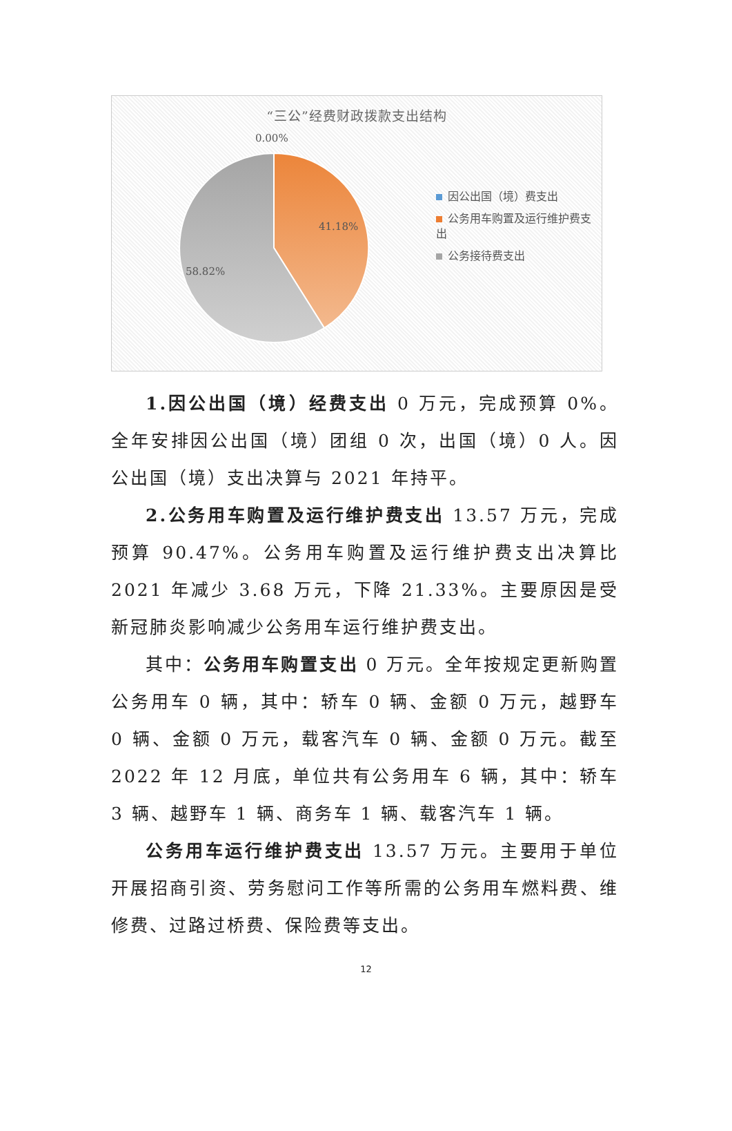“三公”经费财政拨款支出结构
0.00%
41.18%
58.82%
因公出国（境）费支出
公务用车购置及运行维护费支出
公务接待费支出
1.因公出国（境）经费支出 0 万元，完成预算 0%。全年安排因公出国（境）团组 0 次，出国（境）0 人。因公出国（境）支出决算与 2021 年持平。
2.公务用车购置及运行维护费支出 13.57 万元，完成预算 90.47%。公务用车购置及运行维护费支出决算比 2021 年减少 3.68 万元，下降 21.33%。主要原因是受新冠肺炎影响减少公务用车运行维护费支出。
其中：公务用车购置支出 0 万元。全年按规定更新购置公务用车 0 辆，其中：轿车 0 辆、金额 0 万元，越野车 0 辆、金额 0 万元，载客汽车 0 辆、金额 0 万元。截至 2022 年 12 月底，单位共有公务用车 6 辆，其中：轿车 3 辆、越野车 1 辆、商务车 1 辆、载客汽车 1 辆。
公务用车运行维护费支出 13.57 万元。主要用于单位开展招商引资、劳务慰问工作等所需的公务用车燃料费、维修费、过路过桥费、保险费等支出。
12